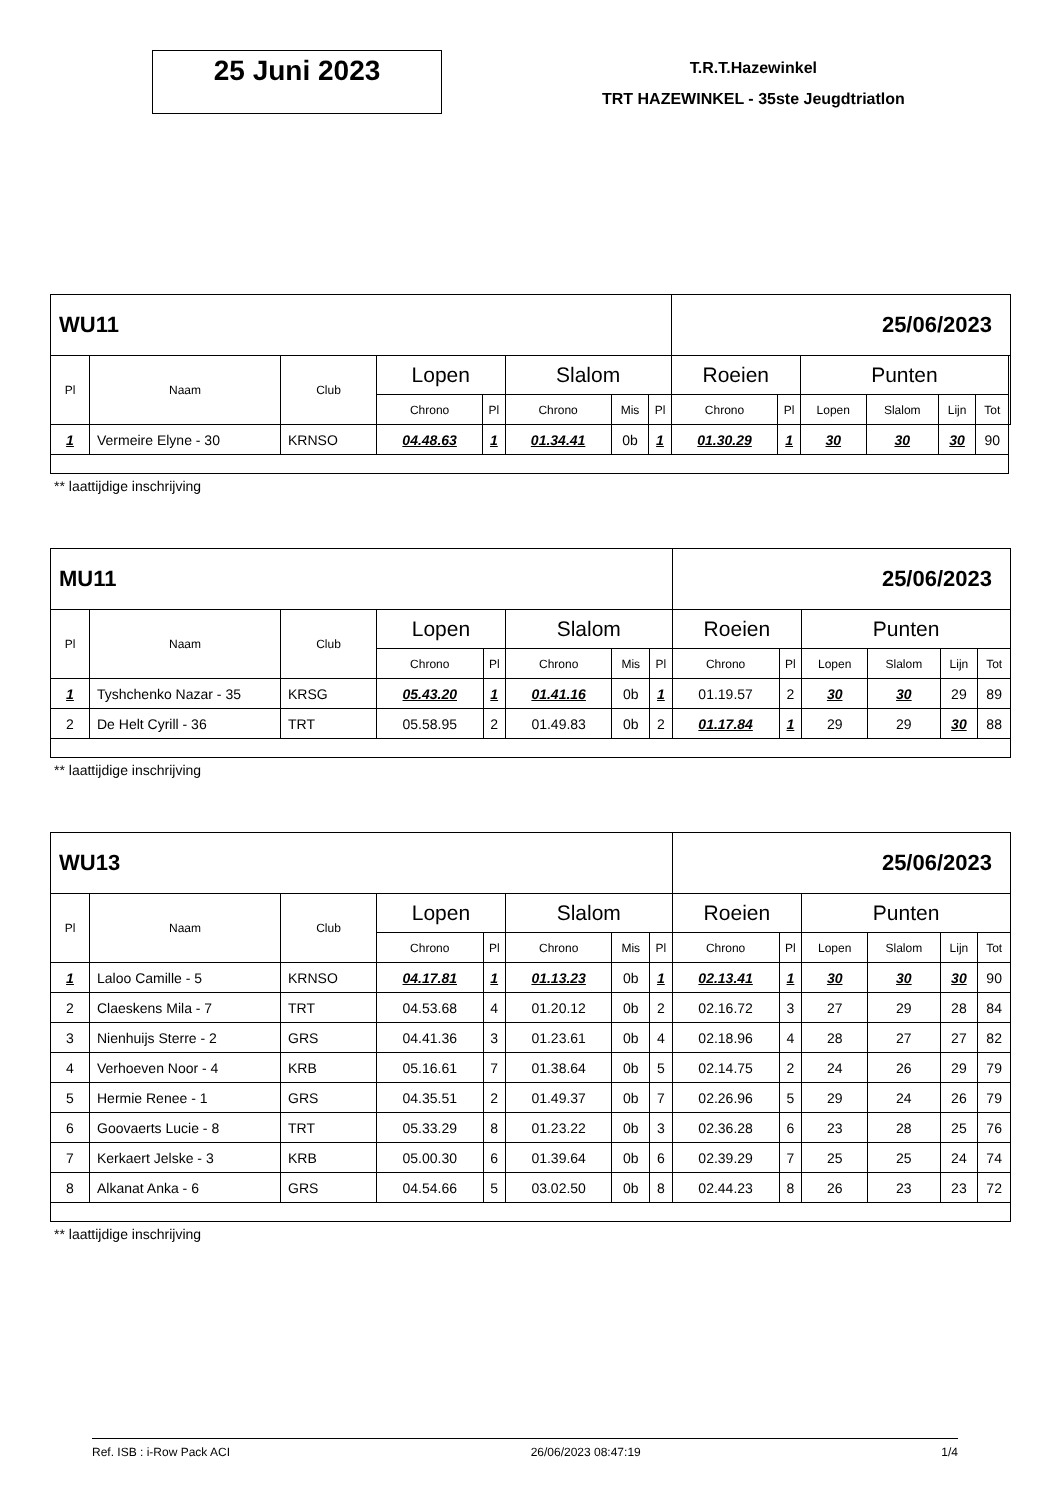25 Juni 2023
T.R.T.Hazewinkel
TRT HAZEWINKEL - 35ste Jeugdtriatlon
| WU11 | | | | | | | | 25/06/2023 | | | | | | |
| Pl | Naam | Club | Lopen | | Slalom | | | Roeien | | Punten | | | | |
| | | | Chrono | Pl | Chrono | Mis | Pl | Chrono | Pl | Lopen | Slalom | Lijn | Tot | |
| 1 | Vermeire Elyne - 30 | KRNSO | 04.48.63 | 1 | 01.34.41 | 0b | 1 | 01.30.29 | 1 | 30 | 30 | 30 | 90 | |
** laattijdige inschrijving
| MU11 | | | | | | | | 25/06/2023 | | | | | |
| Pl | Naam | Club | Lopen | | Slalom | | | Roeien | | Punten | | | |
| | | | Chrono | Pl | Chrono | Mis | Pl | Chrono | Pl | Lopen | Slalom | Lijn | Tot |
| 1 | Tyshchenko Nazar - 35 | KRSG | 05.43.20 | 1 | 01.41.16 | 0b | 1 | 01.19.57 | 2 | 30 | 30 | 29 | 89 |
| 2 | De Helt Cyrill - 36 | TRT | 05.58.95 | 2 | 01.49.83 | 0b | 2 | 01.17.84 | 1 | 29 | 29 | 30 | 88 |
** laattijdige inschrijving
| WU13 | | | | | | | | 25/06/2023 | | | | | |
| Pl | Naam | Club | Lopen | | Slalom | | | Roeien | | Punten | | | |
| | | | Chrono | Pl | Chrono | Mis | Pl | Chrono | Pl | Lopen | Slalom | Lijn | Tot |
| 1 | Laloo Camille - 5 | KRNSO | 04.17.81 | 1 | 01.13.23 | 0b | 1 | 02.13.41 | 1 | 30 | 30 | 30 | 90 |
| 2 | Claeskens Mila - 7 | TRT | 04.53.68 | 4 | 01.20.12 | 0b | 2 | 02.16.72 | 3 | 27 | 29 | 28 | 84 |
| 3 | Nienhuijs Sterre - 2 | GRS | 04.41.36 | 3 | 01.23.61 | 0b | 4 | 02.18.96 | 4 | 28 | 27 | 27 | 82 |
| 4 | Verhoeven Noor - 4 | KRB | 05.16.61 | 7 | 01.38.64 | 0b | 5 | 02.14.75 | 2 | 24 | 26 | 29 | 79 |
| 5 | Hermie Renee - 1 | GRS | 04.35.51 | 2 | 01.49.37 | 0b | 7 | 02.26.96 | 5 | 29 | 24 | 26 | 79 |
| 6 | Goovaerts Lucie - 8 | TRT | 05.33.29 | 8 | 01.23.22 | 0b | 3 | 02.36.28 | 6 | 23 | 28 | 25 | 76 |
| 7 | Kerkaert Jelske - 3 | KRB | 05.00.30 | 6 | 01.39.64 | 0b | 6 | 02.39.29 | 7 | 25 | 25 | 24 | 74 |
| 8 | Alkanat Anka - 6 | GRS | 04.54.66 | 5 | 03.02.50 | 0b | 8 | 02.44.23 | 8 | 26 | 23 | 23 | 72 |
** laattijdige inschrijving
Ref. ISB : i-Row Pack ACI 26/06/2023 08:47:19 1/4